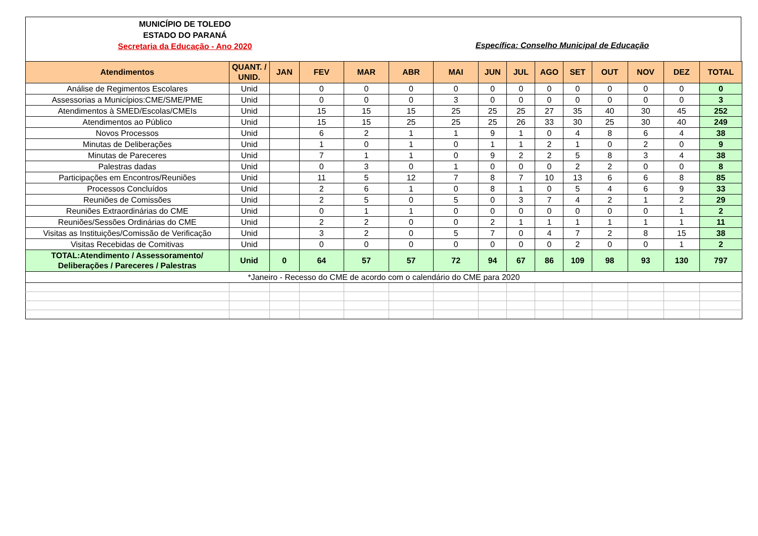MUNICÍPIO DE TOLEDO
ESTADO DO PARANÁ
Secretaria da Educação - Ano 2020
Específica: Conselho Municipal de Educação
| Atendimentos | QUANT. / UNID. | JAN | FEV | MAR | ABR | MAI | JUN | JUL | AGO | SET | OUT | NOV | DEZ | TOTAL |
| --- | --- | --- | --- | --- | --- | --- | --- | --- | --- | --- | --- | --- | --- | --- |
| Análise de Regimentos Escolares | Unid | | 0 | 0 | 0 | 0 | 0 | 0 | 0 | 0 | 0 | 0 | 0 | 0 |
| Assessorias a Municípios:CME/SME/PME | Unid | | 0 | 0 | 0 | 3 | 0 | 0 | 0 | 0 | 0 | 0 | 0 | 3 |
| Atendimentos à SMED/Escolas/CMEIs | Unid | | 15 | 15 | 15 | 25 | 25 | 25 | 27 | 35 | 40 | 30 | 45 | 252 |
| Atendimentos ao Público | Unid | | 15 | 15 | 25 | 25 | 25 | 26 | 33 | 30 | 25 | 30 | 40 | 249 |
| Novos Processos | Unid | | 6 | 2 | 1 | 1 | 9 | 1 | 0 | 4 | 8 | 6 | 4 | 38 |
| Minutas de Deliberações | Unid | | 1 | 0 | 1 | 0 | 1 | 1 | 2 | 1 | 0 | 2 | 0 | 9 |
| Minutas de Pareceres | Unid | | 7 | 1 | 1 | 0 | 9 | 2 | 2 | 5 | 8 | 3 | 4 | 38 |
| Palestras dadas | Unid | | 0 | 3 | 0 | 1 | 0 | 0 | 0 | 2 | 2 | 0 | 0 | 8 |
| Participações em Encontros/Reuniões | Unid | | 11 | 5 | 12 | 7 | 8 | 7 | 10 | 13 | 6 | 6 | 8 | 85 |
| Processos Concluídos | Unid | | 2 | 6 | 1 | 0 | 8 | 1 | 0 | 5 | 4 | 6 | 9 | 33 |
| Reuniões de Comissões | Unid | | 2 | 5 | 0 | 5 | 0 | 3 | 7 | 4 | 2 | 1 | 2 | 29 |
| Reuniões Extraordinárias do CME | Unid | | 0 | 1 | 1 | 0 | 0 | 0 | 0 | 0 | 0 | 0 | 1 | 2 |
| Reuniões/Sessões Ordinárias do CME | Unid | | 2 | 2 | 0 | 0 | 2 | 1 | 1 | 1 | 1 | 1 | 1 | 11 |
| Visitas as Instituições/Comissão de Verificação | Unid | | 3 | 2 | 0 | 5 | 7 | 0 | 4 | 7 | 2 | 8 | 15 | 38 |
| Visitas Recebidas de Comitivas | Unid | | 0 | 0 | 0 | 0 | 0 | 0 | 0 | 2 | 0 | 0 | 1 | 2 |
| TOTAL:Atendimento / Assessoramento/ Deliberações / Pareceres / Palestras | Unid | 0 | 64 | 57 | 57 | 72 | 94 | 67 | 86 | 109 | 98 | 93 | 130 | 797 |
| *Janeiro - Recesso do CME de acordo com o calendário do CME para 2020 | | | | | | | | | | | | | | |